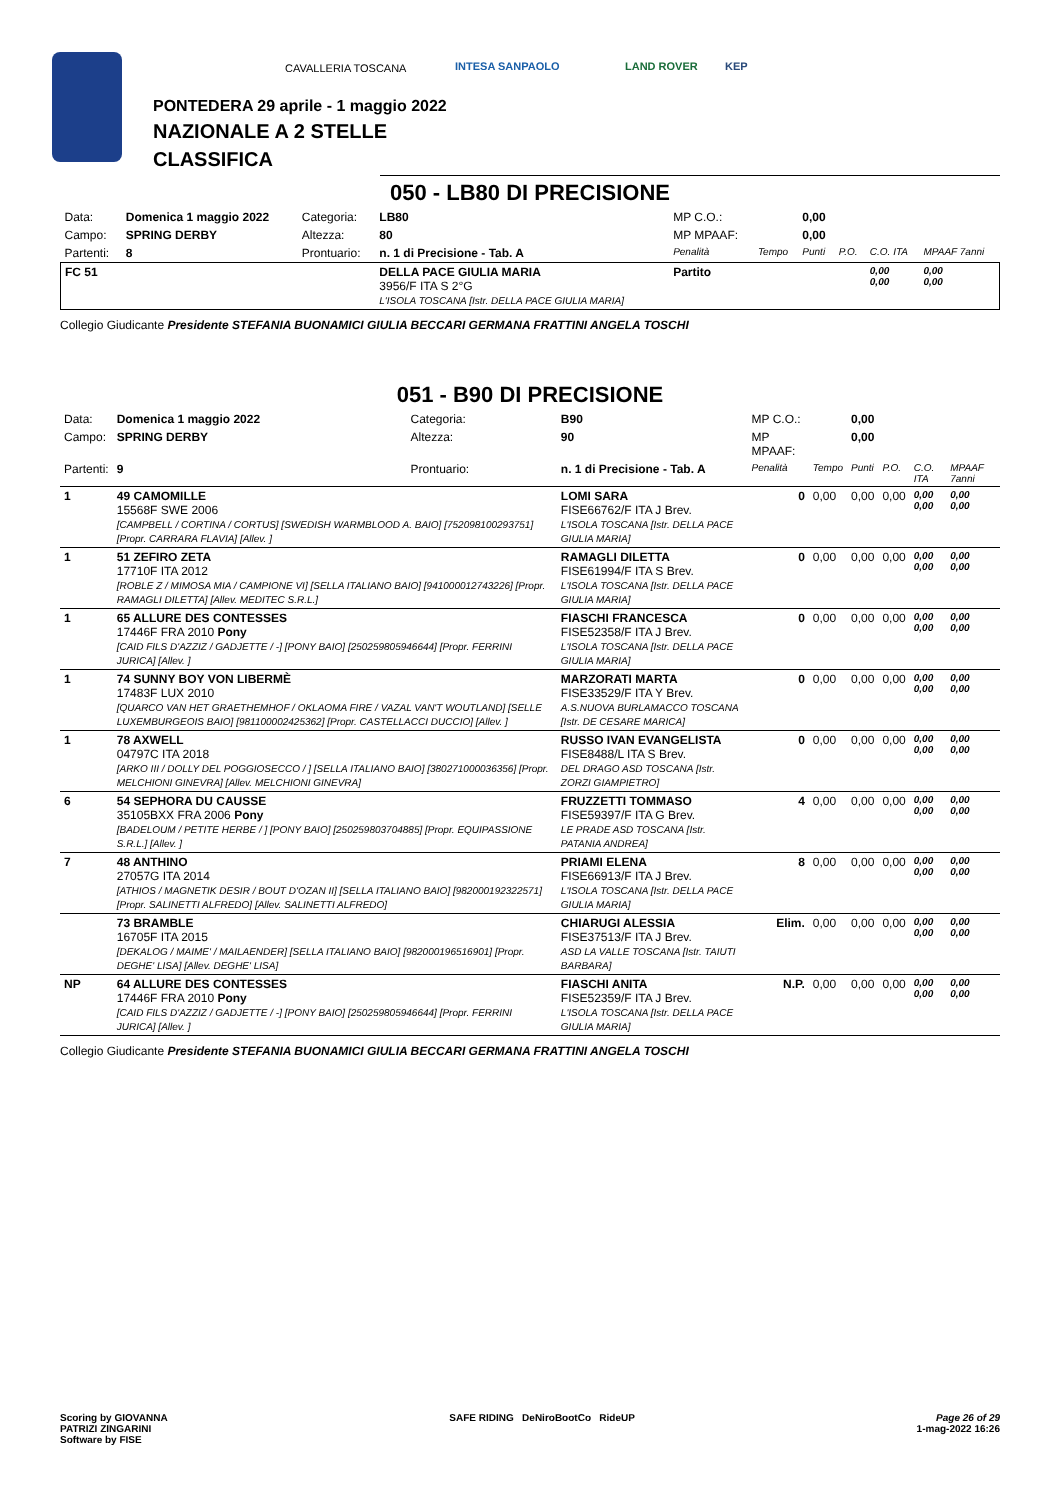CAVALLERIA TOSCANA INTESA SANPAOLO LAND ROVER KEP
PONTEDERA 29 aprile - 1 maggio 2022
NAZIONALE A 2 STELLE
CLASSIFICA
050 - LB80 DI PRECISIONE
| Data: | Domenica 1 maggio 2022 | Categoria: | LB80 | MP C.O.: | | 0,00 | | | |
| Campo: | SPRING DERBY | Altezza: | 80 | MP MPAAF: | | 0,00 | | | |
| Partenti: | 8 | Prontuario: | n. 1 di Precisione - Tab. A | Penalità | Tempo | Punti | P.O. | C.O. ITA | MPAAF 7anni |
| FC 51 | | | DELLA PACE GIULIA MARIA 3956/F ITA S 2°G L'ISOLA TOSCANA [Istr. DELLA PACE GIULIA MARIA] | Partito | | | | 0,00 0,00 | 0,00 0,00 |
Collegio Giudicante Presidente STEFANIA BUONAMICI GIULIA BECCARI GERMANA FRATTINI ANGELA TOSCHI
051 - B90 DI PRECISIONE
| Data: | Domenica 1 maggio 2022 | Categoria: | B90 | MP C.O.: | | 0,00 | | | |
| Campo: | SPRING DERBY | Altezza: | 90 | MP MPAAF: | | 0,00 | | | |
| Partenti: | 9 | Prontuario: | n. 1 di Precisione - Tab. A | Penalità | Tempo | Punti | P.O. | C.O. ITA | MPAAF 7anni |
| 1 | 49 CAMOMILLE 15568F SWE 2006 [CAMPBELL / CORTINA / CORTUS] [SWEDISH WARMBLOOD A. BAIO] [752098100293751] [Propr. CARRARA FLAVIA] [Allev. ] | | LOMI SARA FISE66762/F ITA J Brev. L'ISOLA TOSCANA [Istr. DELLA PACE GIULIA MARIA] | 0 | 0,00 | 0,00 | 0,00 | 0,00 0,00 | 0,00 0,00 |
| 1 | 51 ZEFIRO ZETA 17710F ITA 2012 [ROBLE Z / MIMOSA MIA / CAMPIONE VI] [SELLA ITALIANO BAIO] [941000012743226] [Propr. RAMAGLI DILETTA] [Allev. MEDITEC S.R.L.] | | RAMAGLI DILETTA FISE61994/F ITA S Brev. L'ISOLA TOSCANA [Istr. DELLA PACE GIULIA MARIA] | 0 | 0,00 | 0,00 | 0,00 | 0,00 0,00 | 0,00 0,00 |
| 1 | 65 ALLURE DES CONTESSES 17446F FRA 2010 Pony [CAID FILS D'AZZIZ / GADJETTE / -] [PONY BAIO] [250259805946644] [Propr. FERRINI JURICA] [Allev. ] | | FIASCHI FRANCESCA FISE52358/F ITA J Brev. L'ISOLA TOSCANA [Istr. DELLA PACE GIULIA MARIA] | 0 | 0,00 | 0,00 | 0,00 | 0,00 0,00 | 0,00 0,00 |
| 1 | 74 SUNNY BOY VON LIBERMÈ 17483F LUX 2010 [QUARCO VAN HET GRAETHEMHOF / OKLAOMA FIRE / VAZAL VAN'T WOUTLAND] [SELLE LUXEMBURGEOIS BAIO] [981100002425362] [Propr. CASTELLACCI DUCCIO] [Allev. ] | | MARZORATI MARTA FISE33529/F ITA Y Brev. A.S.NUOVA BURLAMACCO TOSCANA [Istr. DE CESARE MARICA] | 0 | 0,00 | 0,00 | 0,00 | 0,00 0,00 | 0,00 0,00 |
| 1 | 78 AXWELL 04797C ITA 2018 [ARKO III / DOLLY DEL POGGIOSECCO / ] [SELLA ITALIANO BAIO] [380271000036356] [Propr. MELCHIONI GINEVRA] [Allev. MELCHIONI GINEVRA] | | RUSSO IVAN EVANGELISTA FISE8488/L ITA S Brev. DEL DRAGO ASD TOSCANA [Istr. ZORZI GIAMPIETRO] | 0 | 0,00 | 0,00 | 0,00 | 0,00 0,00 | 0,00 0,00 |
| 6 | 54 SEPHORA DU CAUSSE 35105BXX FRA 2006 Pony [BADELOUM / PETITE HERBE / ] [PONY BAIO] [250259803704885] [Propr. EQUIPASSIONE S.R.L.] [Allev. ] | | FRUZZETTI TOMMASO FISE59397/F ITA G Brev. LE PRADE ASD TOSCANA [Istr. PATANIA ANDREA] | 4 | 0,00 | 0,00 | 0,00 | 0,00 0,00 | 0,00 0,00 |
| 7 | 48 ANTHINO 27057G ITA 2014 [ATHIOS / MAGNETIK DESIR / BOUT D'OZAN II] [SELLA ITALIANO BAIO] [982000192322571] [Propr. SALINETTI ALFREDO] [Allev. SALINETTI ALFREDO] | | PRIAMI ELENA FISE66913/F ITA J Brev. L'ISOLA TOSCANA [Istr. DELLA PACE GIULIA MARIA] | 8 | 0,00 | 0,00 | 0,00 | 0,00 0,00 | 0,00 0,00 |
| | 73 BRAMBLE 16705F ITA 2015 [DEKALOG / MAIME' / MAILAENDER] [SELLA ITALIANO BAIO] [982000196516901] [Propr. DEGHE' LISA] [Allev. DEGHE' LISA] | | CHIARUGI ALESSIA FISE37513/F ITA J Brev. ASD LA VALLE TOSCANA [Istr. TAIUTI BARBARA] | Elim. | 0,00 | 0,00 | 0,00 | 0,00 0,00 | 0,00 0,00 |
| NP | 64 ALLURE DES CONTESSES 17446F FRA 2010 Pony [CAID FILS D'AZZIZ / GADJETTE / -] [PONY BAIO] [250259805946644] [Propr. FERRINI JURICA] [Allev. ] | | FIASCHI ANITA FISE52359/F ITA J Brev. L'ISOLA TOSCANA [Istr. DELLA PACE GIULIA MARIA] | N.P. | 0,00 | 0,00 | 0,00 | 0,00 0,00 | 0,00 0,00 |
Collegio Giudicante Presidente STEFANIA BUONAMICI GIULIA BECCARI GERMANA FRATTINI ANGELA TOSCHI
Scoring by GIOVANNA
PATRIZI ZINGARINI
Software by FISE
SAFE RIDING DeNiroBootCo RideUP
Page 26 of 29
1-mag-2022 16:26